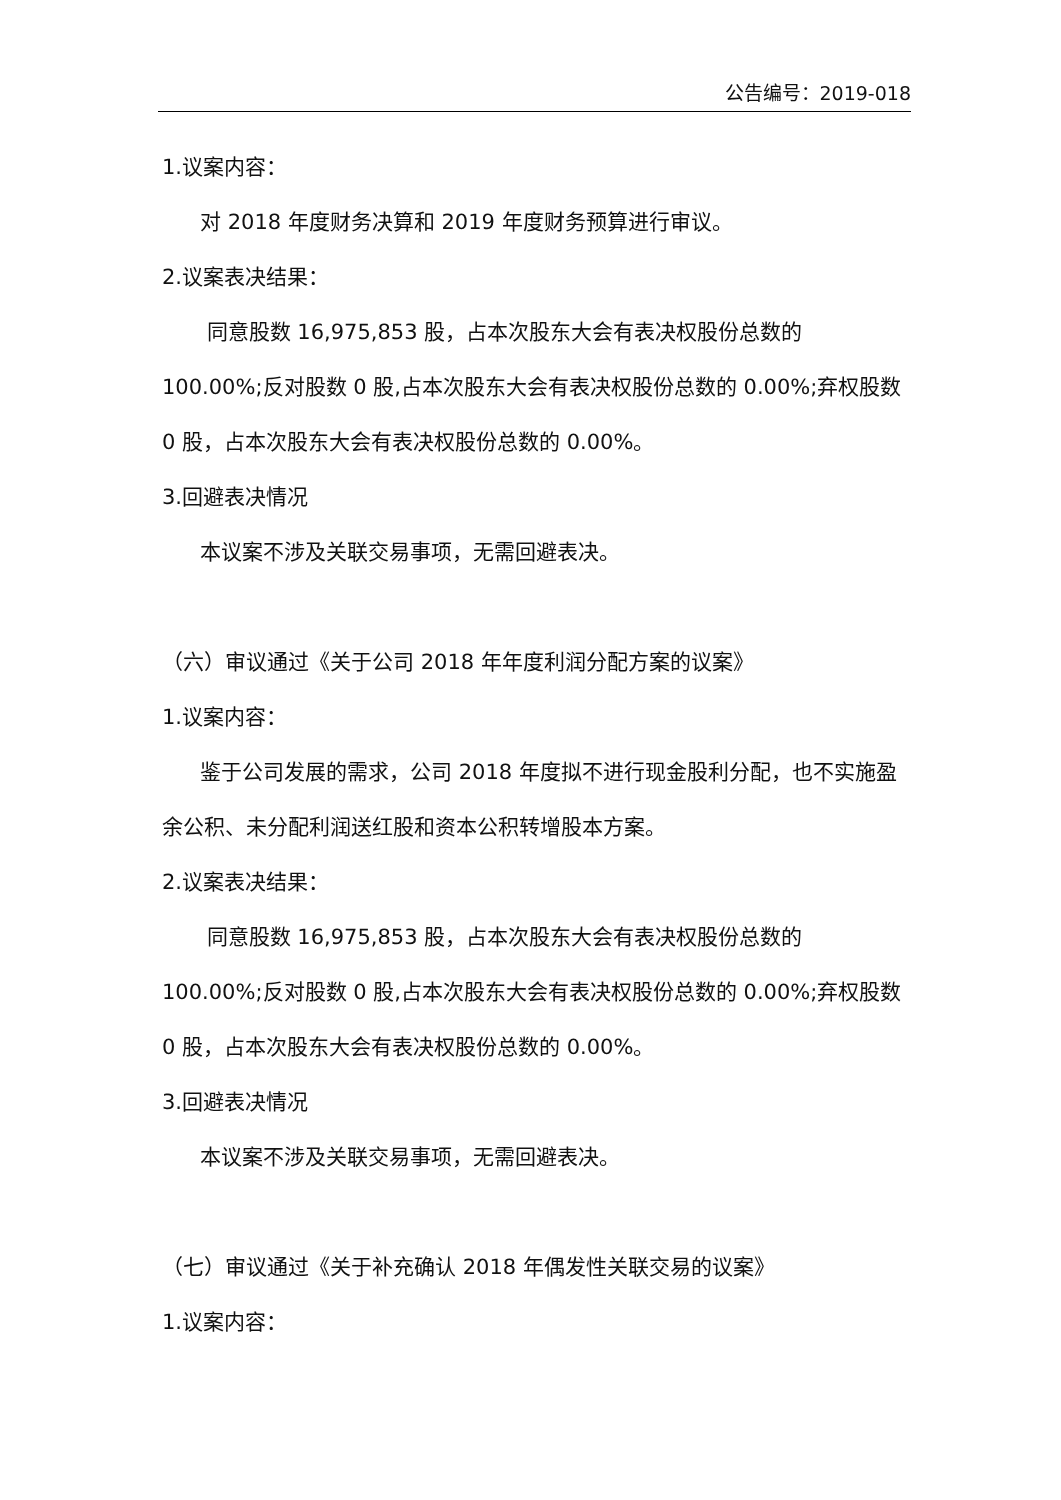公告编号：2019-018
1.议案内容：
对 2018 年度财务决算和 2019 年度财务预算进行审议。
2.议案表决结果：
同意股数 16,975,853 股，占本次股东大会有表决权股份总数的 100.00%;反对股数 0 股,占本次股东大会有表决权股份总数的 0.00%;弃权股数 0 股，占本次股东大会有表决权股份总数的 0.00%。
3.回避表决情况
本议案不涉及关联交易事项，无需回避表决。
（六）审议通过《关于公司 2018 年年度利润分配方案的议案》
1.议案内容：
鉴于公司发展的需求，公司 2018 年度拟不进行现金股利分配，也不实施盈余公积、未分配利润送红股和资本公积转增股本方案。
2.议案表决结果：
同意股数 16,975,853 股，占本次股东大会有表决权股份总数的 100.00%;反对股数 0 股,占本次股东大会有表决权股份总数的 0.00%;弃权股数 0 股，占本次股东大会有表决权股份总数的 0.00%。
3.回避表决情况
本议案不涉及关联交易事项，无需回避表决。
（七）审议通过《关于补充确认 2018 年偶发性关联交易的议案》
1.议案内容：